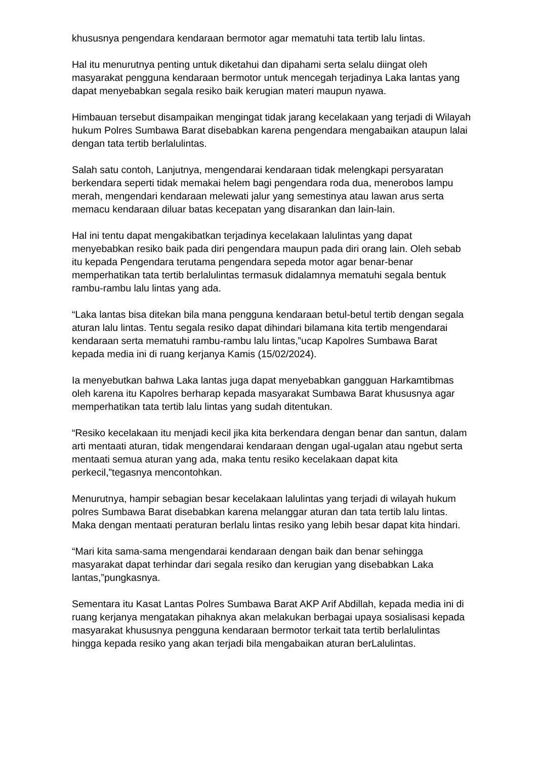khususnya pengendara kendaraan bermotor agar mematuhi tata tertib lalu lintas.
Hal itu menurutnya penting untuk diketahui dan dipahami serta selalu diingat oleh masyarakat pengguna kendaraan bermotor untuk mencegah terjadinya Laka lantas yang dapat menyebabkan segala resiko baik kerugian materi maupun nyawa.
Himbauan tersebut disampaikan mengingat tidak jarang kecelakaan yang terjadi di Wilayah hukum Polres Sumbawa Barat disebabkan karena pengendara mengabaikan ataupun lalai dengan tata tertib berlalulintas.
Salah satu contoh, Lanjutnya, mengendarai kendaraan tidak melengkapi persyaratan berkendara seperti tidak memakai helem bagi pengendara roda dua, menerobos lampu merah, mengendari kendaraan melewati jalur yang semestinya atau lawan arus serta memacu kendaraan diluar batas kecepatan yang disarankan dan lain-lain.
Hal ini tentu dapat mengakibatkan terjadinya kecelakaan lalulintas yang dapat menyebabkan resiko baik pada diri pengendara maupun pada diri orang lain. Oleh sebab itu kepada Pengendara terutama pengendara sepeda motor agar benar-benar memperhatikan tata tertib berlalulintas termasuk didalamnya mematuhi segala bentuk rambu-rambu lalu lintas yang ada.
“Laka lantas bisa ditekan bila mana pengguna kendaraan betul-betul tertib dengan segala aturan lalu lintas. Tentu segala resiko dapat dihindari bilamana kita tertib mengendarai kendaraan serta mematuhi rambu-rambu lalu lintas,”ucap Kapolres Sumbawa Barat kepada media ini di ruang kerjanya Kamis (15/02/2024).
Ia menyebutkan bahwa Laka lantas juga dapat menyebabkan gangguan Harkamtibmas oleh karena itu Kapolres berharap kepada masyarakat Sumbawa Barat khususnya agar memperhatikan tata tertib lalu lintas yang sudah ditentukan.
“Resiko kecelakaan itu menjadi kecil jika kita berkendara dengan benar dan santun, dalam arti mentaati aturan, tidak mengendarai kendaraan dengan ugal-ugalan atau ngebut serta mentaati semua aturan yang ada, maka tentu resiko kecelakaan dapat kita perkecil,”tegasnya mencontohkan.
Menurutnya, hampir sebagian besar kecelakaan lalulintas yang terjadi di wilayah hukum polres Sumbawa Barat disebabkan karena melanggar aturan dan tata tertib lalu lintas. Maka dengan mentaati peraturan berlalu lintas resiko yang lebih besar dapat kita hindari.
“Mari kita sama-sama mengendarai kendaraan dengan baik dan benar sehingga masyarakat dapat terhindar dari segala resiko dan kerugian yang disebabkan Laka lantas,”pungkasnya.
Sementara itu Kasat Lantas Polres Sumbawa Barat AKP Arif Abdillah, kepada media ini di ruang kerjanya mengatakan pihaknya akan melakukan berbagai upaya sosialisasi kepada masyarakat khususnya pengguna kendaraan bermotor terkait tata tertib berlalulintas hingga kepada resiko yang akan terjadi bila mengabaikan aturan berLalulintas.